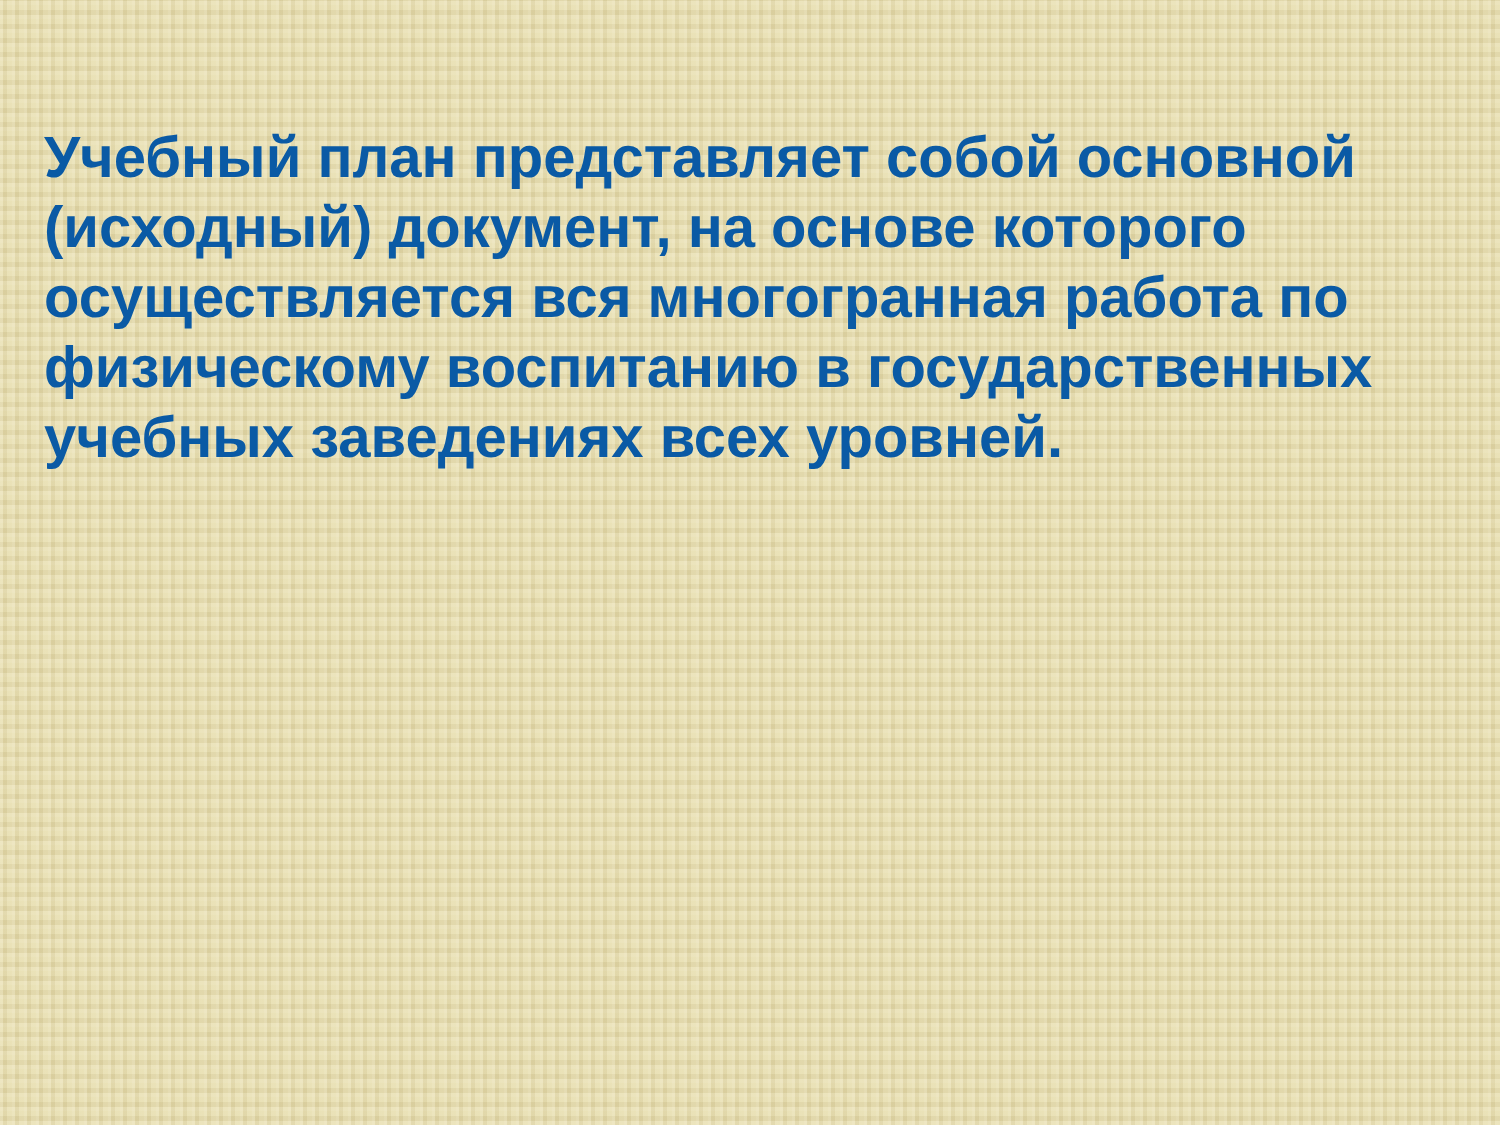Учебный план представляет собой основной (исходный) документ, на основе которого осуществляется вся многогранная работа по физическому воспитанию в государственных учебных заведениях всех уровней.